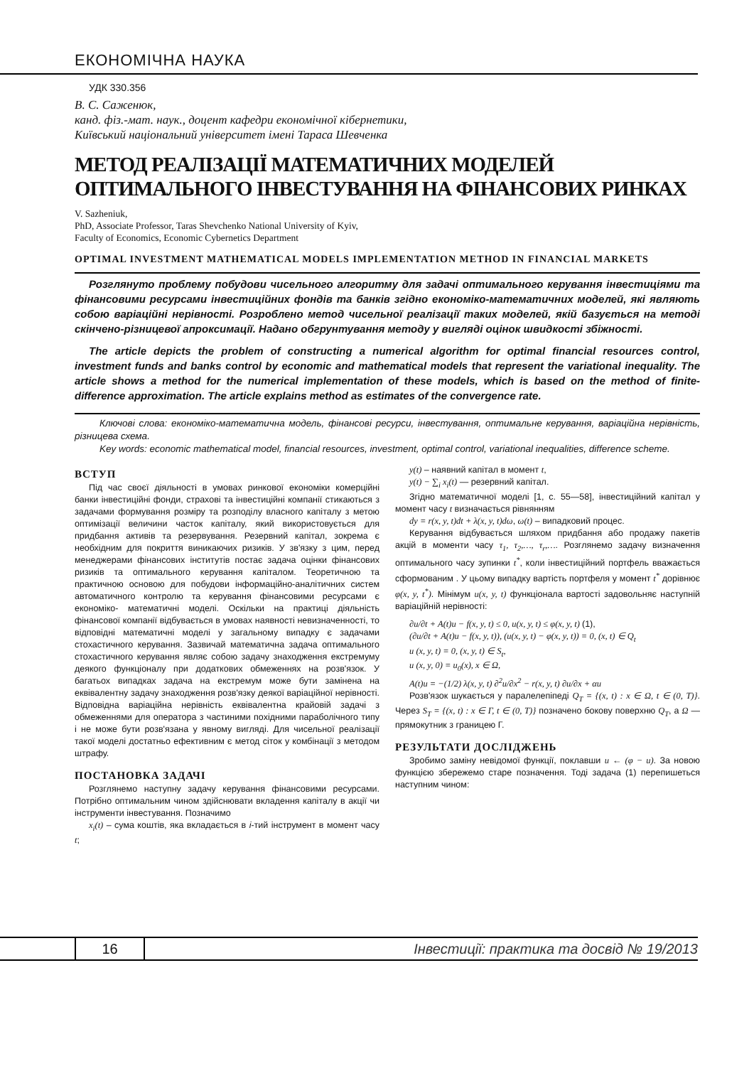ЕКОНОМІЧНА НАУКА
УДК 330.356
В. С. Саженюк,
канд. фіз.-мат. наук., доцент кафедри економічної кібернетики,
Київський національний університет імені Тараса Шевченка
МЕТОД РЕАЛІЗАЦІЇ МАТЕМАТИЧНИХ МОДЕЛЕЙ ОПТИМАЛЬНОГО ІНВЕСТУВАННЯ НА ФІНАНСОВИХ РИНКАХ
V. Sazheniuk,
PhD, Associate Professor, Taras Shevchenko National University of Kyiv,
Faculty of Economics, Economic Cybernetics Department
OPTIMAL INVESTMENT MATHEMATICAL MODELS IMPLEMENTATION METHOD IN FINANCIAL MARKETS
Розглянуто проблему побудови чисельного алгоритму для задачі оптимального керування інвестиціями та фінансовими ресурсами інвестиційних фондів та банків згідно економіко-математичних моделей, які являють собою варіаційні нерівності. Розроблено метод чисельної реалізації таких моделей, якій базується на методі скінчено-різницевої апроксимації. Надано обгрунтування методу у вигляді оцінок швидкості збіжності.
The article depicts the problem of constructing a numerical algorithm for optimal financial resources control, investment funds and banks control by economic and mathematical models that represent the variational inequality. The article shows a method for the numerical implementation of these models, which is based on the method of finite-difference approximation. The article explains method as estimates of the convergence rate.
Ключові слова: економіко-математична модель, фінансові ресурси, інвестування, оптимальне керування, варіаційна нерівність, різницева схема.
Key words: economic mathematical model, financial resources, investment, optimal control, variational inequalities, difference scheme.
ВСТУП
Під час своєї діяльності в умовах ринкової економіки комерційні банки інвестиційні фонди, страхові та інвестиційні компанії стикаються з задачами формування розміру та розподілу власного капіталу з метою оптимізації величини часток капіталу, який використовується для придбання активів та резервування. Резервний капітал, зокрема є необхідним для покриття виникаючих ризиків. У зв'язку з цим, перед менеджерами фінансових інститутів постає задача оцінки фінансових ризиків та оптимального керування капіталом. Теоретичною та практичною основою для побудови інформаційно-аналітичних систем автоматичного контролю та керування фінансовими ресурсами є економіко- математичні моделі. Оскільки на практиці діяльність фінансової компанії відбувається в умовах наявності невизначенності, то відповідні математичні моделі у загальному випадку є задачами стохастичного керування. Зазвичай математична задача оптимального стохастичного керування являє собою задачу знаходження екстремуму деякого функціоналу при додаткових обмеженнях на розв'язок. У багатьох випадках задача на екстремум може бути замінена на еквівалентну задачу знаходження розв'язку деякої варіаційної нерівності. Відповідна варіаційна нерівність еквівалентна крайовій задачі з обмеженнями для оператора з частиними похідними параболічного типу і не може бути розв'язана у явному вигляді. Для чисельної реалізації такої моделі достатньо ефективним є метод сіток у комбінації з методом штрафу.
ПОСТАНОВКА ЗАДАЧІ
Розглянемо наступну задачу керування фінансовими ресурсами. Потрібно оптимальним чином здійснювати вкладення капіталу в акції чи інструменти інвестування. Позначимо
x<sub>i</sub>(t) – сума коштів, яка вкладається в i-тий інструмент в момент часу t;
y(t) – наявний капітал в момент t,
y(t) − ∑<sub>i</sub> x<sub>i</sub>(t) — резервний капітал.
Згідно математичної моделі [1, с. 55—58], інвестиційний капітал у момент часу t визначається рівнянням
dy = r(x, y, t)dt + λ(x, y, t)dω, ω(t) – випадковий процес.
Керування відбувається шляхом придбання або продажу пакетів акцій в моменти часу τ<sub>1</sub>, τ<sub>2</sub>,…, τ<sub>r</sub>,…. Розглянемо задачу визначення оптимального часу зупинки t<sup>*</sup>, коли інвестиційний портфель вважається сформованим . У цьому випадку вартість портфеля у момент t<sup>*</sup> дорівнює φ(x, y, t<sup>*</sup>). Мінімум u(x, y, t) функціонала вартості задовольняє наступній варіаційній нерівності:
∂u/∂t + A(t)u − f(x, y, t) ≤ 0, u(x, y, t) ≤ φ(x, y, t) (1),
(∂u/∂t + A(t)u − f(x, y, t)), (u(x, y, t) − φ(x, y, t)) = 0, (x, t) ∈ Q<sub>t</sub>
u (x, y, t) = 0, (x, y, t) ∈ S<sub>t</sub>,
u (x, y, 0) = u<sub>0</sub>(x), x ∈ Ω,
A(t)u = −(1/2) λ(x, y, t) ∂<sup>2</sup>u/∂x<sup>2</sup> − r(x, y, t) ∂u/∂x + αu
Розв'язок шукається у паралелепіпеді Q<sub>T</sub> = {(x, t) : x ∈ Ω, t ∈ (0, T)}. Через S<sub>T</sub> = {(x, t) : x ∈ Γ, t ∈ (0, T)} позначено бокову поверхню Q<sub>T</sub>, а Ω — прямокутник з границею Г.
РЕЗУЛЬТАТИ ДОСЛІДЖЕНЬ
Зробимо заміну невідомої функції, поклавши u ← (φ − u). За новою функцією збережемо старе позначення. Тоді задача (1) перепишеться наступним чином:
16
Інвестиції: практика та досвід № 19/2013